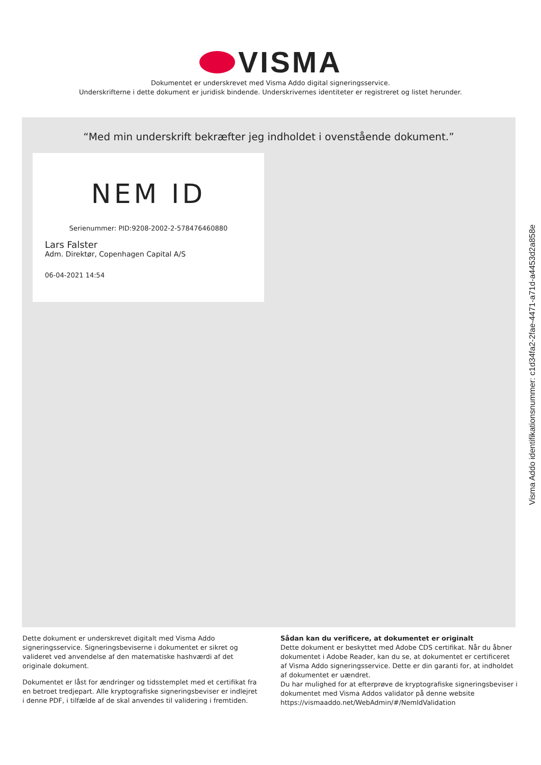VISMA
Dokumentet er underskrevet med Visma Addo digital signeringsservice.
Underskrifterne i dette dokument er juridisk bindende. Underskrivernes identiteter er registreret og listet herunder.
“Med min underskrift bekræfter jeg indholdet i ovenstående dokument.”
NEM ID
Serienummer: PID:9208-2002-2-578476460880
Lars Falster
Adm. Direktør, Copenhagen Capital A/S
06-04-2021 14:54
Dette dokument er underskrevet digitalt med Visma Addo signeringsservice. Signeringsbeviserne i dokumentet er sikret og valideret ved anvendelse af den matematiske hashværdi af det originale dokument.
Dokumentet er låst for ændringer og tidsstemplet med et certifikat fra en betroet tredjepart. Alle kryptografiske signeringsbeviser er indlejret i denne PDF, i tilfælde af de skal anvendes til validering i fremtiden.
Sådan kan du verificere, at dokumentet er originalt
Dette dokument er beskyttet med Adobe CDS certifikat. Når du åbner dokumentet i Adobe Reader, kan du se, at dokumentet er certificeret af Visma Addo signeringsservice. Dette er din garanti for, at indholdet af dokumentet er uændret.
Du har mulighed for at efterprøve de kryptografiske signeringsbeviser i dokumentet med Visma Addos validator på denne website https://vismaaddo.net/WebAdmin/#/NemIdValidation
Visma Addo identifikationsnummer: c1d34fa2-2fae-4471-a71d-a4453d2a858e